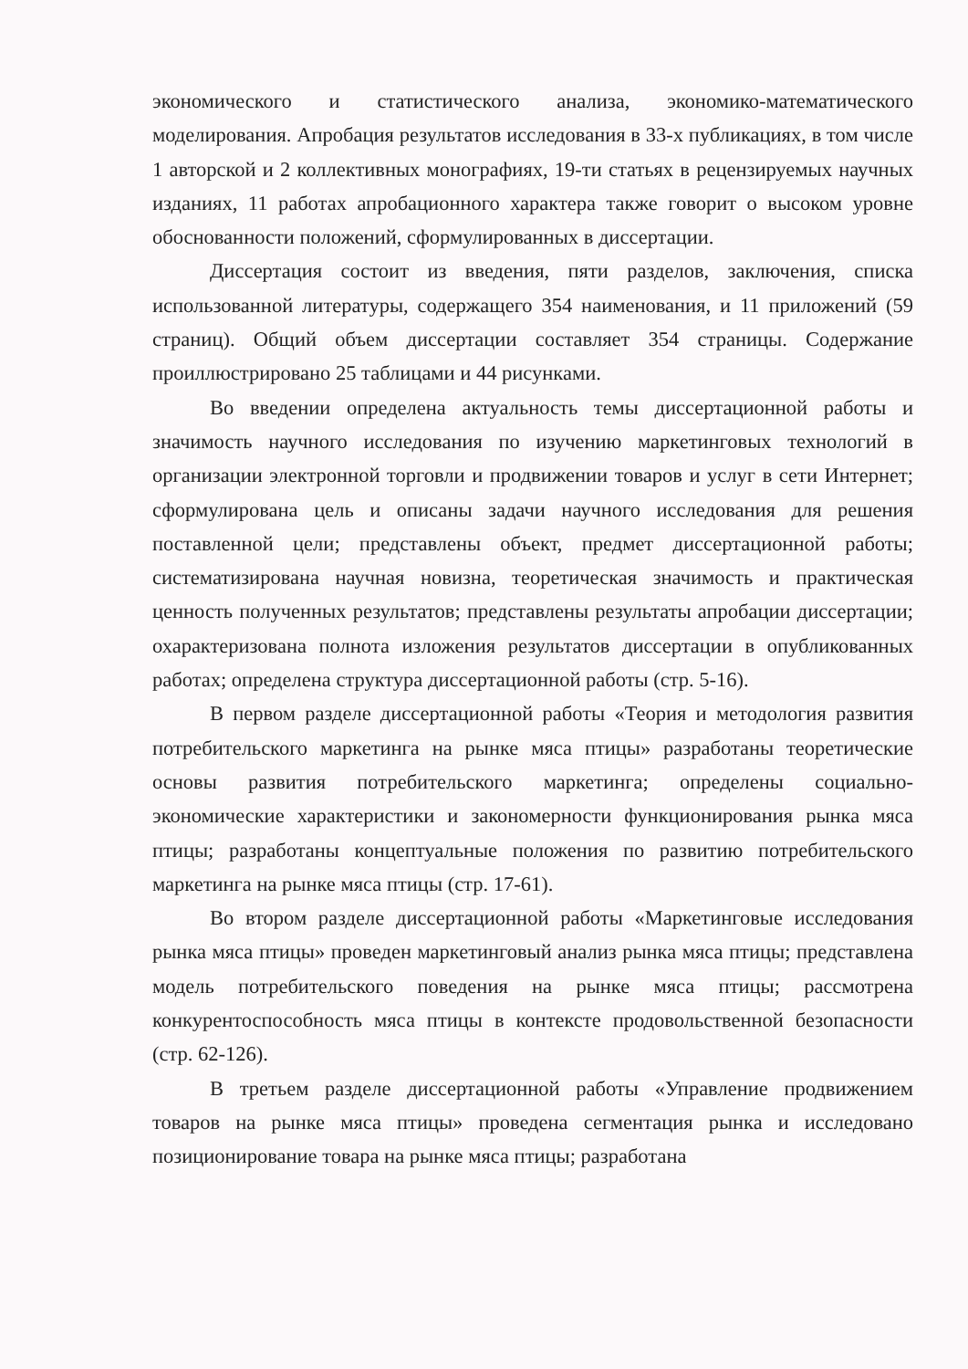экономического и статистического анализа, экономико-математического моделирования. Апробация результатов исследования в 33-х публикациях, в том числе 1 авторской и 2 коллективных монографиях, 19-ти статьях в рецензируемых научных изданиях, 11 работах апробационного характера также говорит о высоком уровне обоснованности положений, сформулированных в диссертации.
Диссертация состоит из введения, пяти разделов, заключения, списка использованной литературы, содержащего 354 наименования, и 11 приложений (59 страниц). Общий объем диссертации составляет 354 страницы. Содержание проиллюстрировано 25 таблицами и 44 рисунками.
Во введении определена актуальность темы диссертационной работы и значимость научного исследования по изучению маркетинговых технологий в организации электронной торговли и продвижении товаров и услуг в сети Интернет; сформулирована цель и описаны задачи научного исследования для решения поставленной цели; представлены объект, предмет диссертационной работы; систематизирована научная новизна, теоретическая значимость и практическая ценность полученных результатов; представлены результаты апробации диссертации; охарактеризована полнота изложения результатов диссертации в опубликованных работах; определена структура диссертационной работы (стр. 5-16).
В первом разделе диссертационной работы «Теория и методология развития потребительского маркетинга на рынке мяса птицы» разработаны теоретические основы развития потребительского маркетинга; определены социально-экономические характеристики и закономерности функционирования рынка мяса птицы; разработаны концептуальные положения по развитию потребительского маркетинга на рынке мяса птицы (стр. 17-61).
Во втором разделе диссертационной работы «Маркетинговые исследования рынка мяса птицы» проведен маркетинговый анализ рынка мяса птицы; представлена модель потребительского поведения на рынке мяса птицы; рассмотрена конкурентоспособность мяса птицы в контексте продовольственной безопасности (стр. 62-126).
В третьем разделе диссертационной работы «Управление продвижением товаров на рынке мяса птицы» проведена сегментация рынка и исследовано позиционирование товара на рынке мяса птицы; разработана